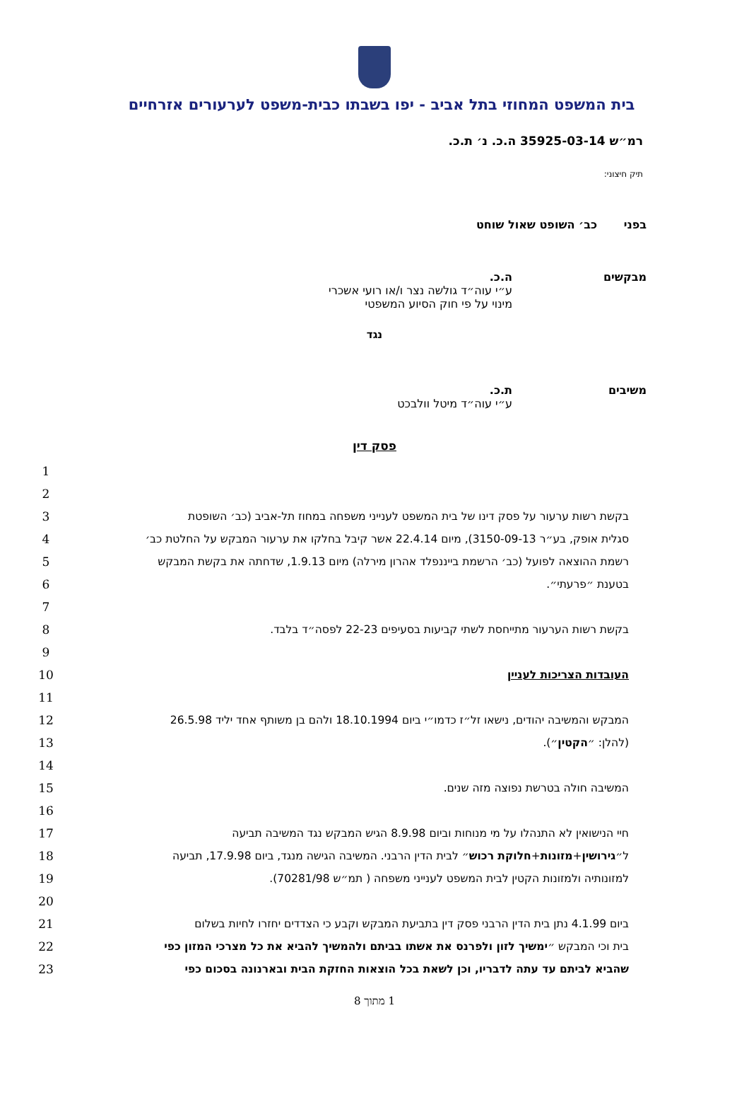בית המשפט המחוזי בתל אביב - יפו בשבתו כבית-משפט לערעורים אזרחיים
רמ״ש 35925-03-14 ה.כ. נ׳ ת.כ.
תיק חיצוני:
בפני כב׳ השופט שאול שוחט
מבקשים ה.כ.
ע״י עוה״ד גולשה נצר ו/או רועי אשכרי
מינוי על פי חוק הסיוע המשפטי
נגד
משיבים ת.כ.
ע״י עוה״ד מיטל וולבכט
פסק דין
1
2
3 בקשת רשות ערעור על פסק דינו של בית המשפט לענייני משפחה במחוז תל-אביב (כב׳ השופטת
4
סגלית אופק, בע״ר 3150-09-13), מיום 22.4.14 אשר קיבל בחלקו את ערעור המבקש על החלטת כב׳
5
רשמת ההוצאה לפועל (כב׳ הרשמת בייננפלד אהרון מירלה) מיום 1.9.13, שדחתה את בקשת המבקש
6 בטענת ״פרעתי״.
7
8 בקשת רשות הערעור מתייחסת לשתי קביעות בסעיפים 22-23 לפסה״ד בלבד.
9
10 העובדות הצריכות לעניין
11
12
המבקש והמשיבה יהודים, נישאו זל״ז כדמו״י ביום 18.10.1994 ולהם בן משותף אחד יליד 26.5.98
13 (להלן: ״הקטין״).
14
15 המשיבה חולה בטרשת נפוצה מזה שנים.
16
17 חיי הנישואין לא התנהלו על מי מנוחות וביום 8.9.98 הגיש המבקש נגד המשיבה תביעה
18
ל״גירושין+מזונות+חלוקת רכוש״ לבית הדין הרבני. המשיבה הגישה מנגד, ביום 17.9.98, תביעה
19 למזונותיה ולמזונות הקטין לבית המשפט לענייני משפחה ( תמ״ש 70281/98).
20
21
ביום 4.1.99 נתן בית הדין הרבני פסק דין בתביעת המבקש וקבע כי הצדדים יחזרו לחיות בשלום
22
בית וכי המבקש ״ימשיך לזון ולפרנס את אשתו בביתם ולהמשיך להביא את כל מצרכי המזון כפי
23 שהביא לביתם עד עתה לדבריו, וכן לשאת בכל הוצאות החזקת הבית ובארנונה בסכום כפי
1 מתוך 8